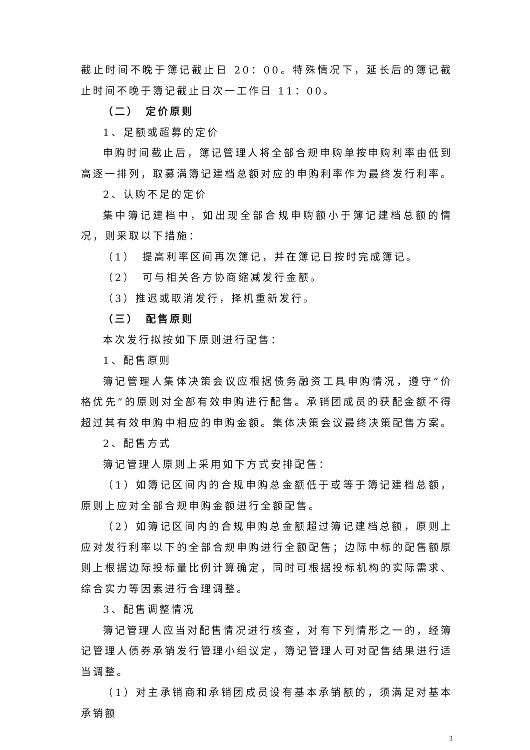截止时间不晚于簿记截止日 20：00。特殊情况下，延长后的簿记截止时间不晚于簿记截止日次一工作日 11：00。
（二）　定价原则
1、足额或超募的定价
申购时间截止后，簿记管理人将全部合规申购单按申购利率由低到高逐一排列，取募满簿记建档总额对应的申购利率作为最终发行利率。
2、认购不足的定价
集中簿记建档中，如出现全部合规申购额小于簿记建档总额的情况，则采取以下措施：
（1）　提高利率区间再次簿记，并在簿记日按时完成簿记。
（2）　可与相关各方协商缩减发行金额。
（3）推迟或取消发行，择机重新发行。
（三）　配售原则
本次发行拟按如下原则进行配售：
1、配售原则
簿记管理人集体决策会议应根据债务融资工具申购情况，遵守“价格优先”的原则对全部有效申购进行配售。承销团成员的获配金额不得超过其有效申购中相应的申购金额。集体决策会议最终决策配售方案。
2、配售方式
簿记管理人原则上采用如下方式安排配售：
（1）如簿记区间内的合规申购总金额低于或等于簿记建档总额，原则上应对全部合规申购金额进行全额配售。
（2）如簿记区间内的合规申购总金额超过簿记建档总额，原则上应对发行利率以下的全部合规申购进行全额配售；边际中标的配售额原则上根据边际投标量比例计算确定，同时可根据投标机构的实际需求、综合实力等因素进行合理调整。
3、配售调整情况
簿记管理人应当对配售情况进行核查，对有下列情形之一的，经簿记管理人债券承销发行管理小组议定，簿记管理人可对配售结果进行适当调整。
（1）对主承销商和承销团成员设有基本承销额的，须满足对基本承销额
3